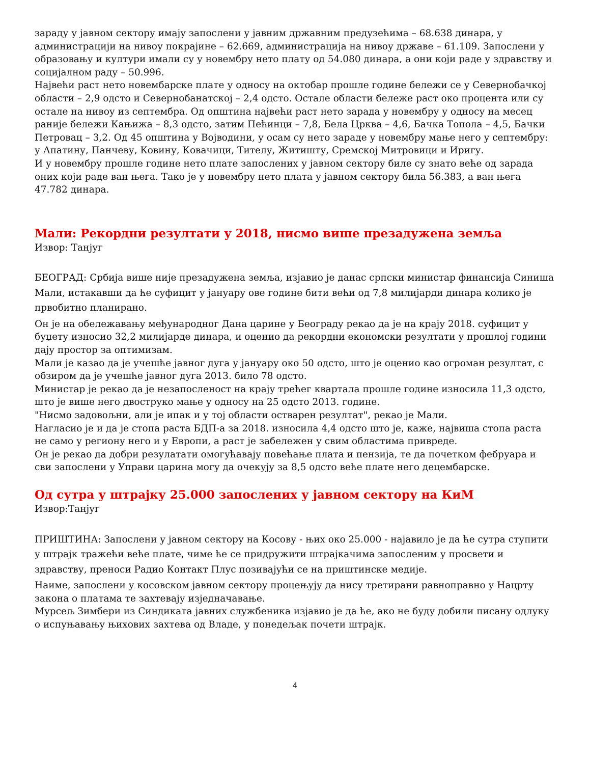зараду у јавном сектору имају запослени у јавним државним предузећима – 68.638 динара, у администрацији на нивоу покрајине – 62.669, администрација на нивоу државе – 61.109. Запослени у образовању и култури имали су у новембру нето плату од 54.080 динара, а они који раде у здравству и социјалном раду – 50.996.
Највећи раст нето новембарске плате у односу на октобар прошле године бележи се у Севернобачкој области – 2,9 одсто и Севернобанатској – 2,4 одсто. Остале области бележе раст око процента или су остале на нивоу из септембра. Од општина највећи раст нето зарада у новембру у односу на месец раније бележи Кањижа – 8,3 одсто, затим Пећинци – 7,8, Бела Црква – 4,6, Бачка Топола – 4,5, Бачки Петровац – 3,2. Од 45 општина у Војводини, у осам су нето зараде у новембру мање него у септембру: у Апатину, Панчеву, Ковину, Ковачици, Тителу, Житишту, Сремској Митровици и Иригу.
И у новембру прошле године нето плате запослених у јавном сектору биле су знато веће од зарада оних који раде ван њега. Тако је у новембру нето плата у јавном сектору била 56.383, а ван њега 47.782 динара.
Мали: Рекордни резултати у 2018, нисмо више презадужена земља
Извор: Танјуг
БЕОГРАД: Србија више није презадужена земља, изјавио је данас српски министар финансија Синиша Мали, истакавши да ће суфицит у јануару ове године бити већи од 7,8 милијарди динара колико је првобитно планирано.
Он је на обележавању међународног Дана царине у Београду рекао да је на крају 2018. суфицит у буџету износио 32,2 милијарде динара, и оценио да рекордни економски резултати у прошлој години дају простор за оптимизам.
Мали је казао да је учешће јавног дуга у јануару око 50 одсто, што је оценио као огроман резултат, с обзиром да је учешће јавног дуга 2013. било 78 одсто.
Министар је рекао да је незапосленост на крају трећег квартала прошле године износила 11,3 одсто, што је више него двоструко мање у односу на 25 одсто 2013. године.
"Нисмо задовољни, али је ипак и у тој области остварен резултат", рекао је Мали.
Нагласио је и да је стопа раста БДП-а за 2018. износила 4,4 одсто што је, каже, највиша стопа раста не само у региону него и у Европи, а раст је забележен у свим областима привреде.
Он је рекао да добри резулатати омогућавају повећање плата и пензија, те да почетком фебруара и сви запослени у Управи царина могу да очекују за 8,5 одсто веће плате него децембарске.
Од сутра у штрајку 25.000 запослених у јавном сектору на КиМ
Извор:Танјуг
ПРИШТИНА: Запослени у јавном сектору на Косову - њих око 25.000 - најавило је да ће сутра ступити у штрајк тражећи веће плате, чиме ће се придружити штрајкачима запосленим у просвети и здравству, преноси Радио Контакт Плус позивајући се на приштинске медије.
Наиме, запослени у косовском јавном сектору процењују да нису третирани равноправно у Нацрту закона о платама те захтевају изједначавање.
Мурсељ Зимбери из Синдиката јавних службеника изјавио је да ће, ако не буду добили писану одлуку о испуњавању њихових захтева од Владе, у понедељак почети штрајк.
4